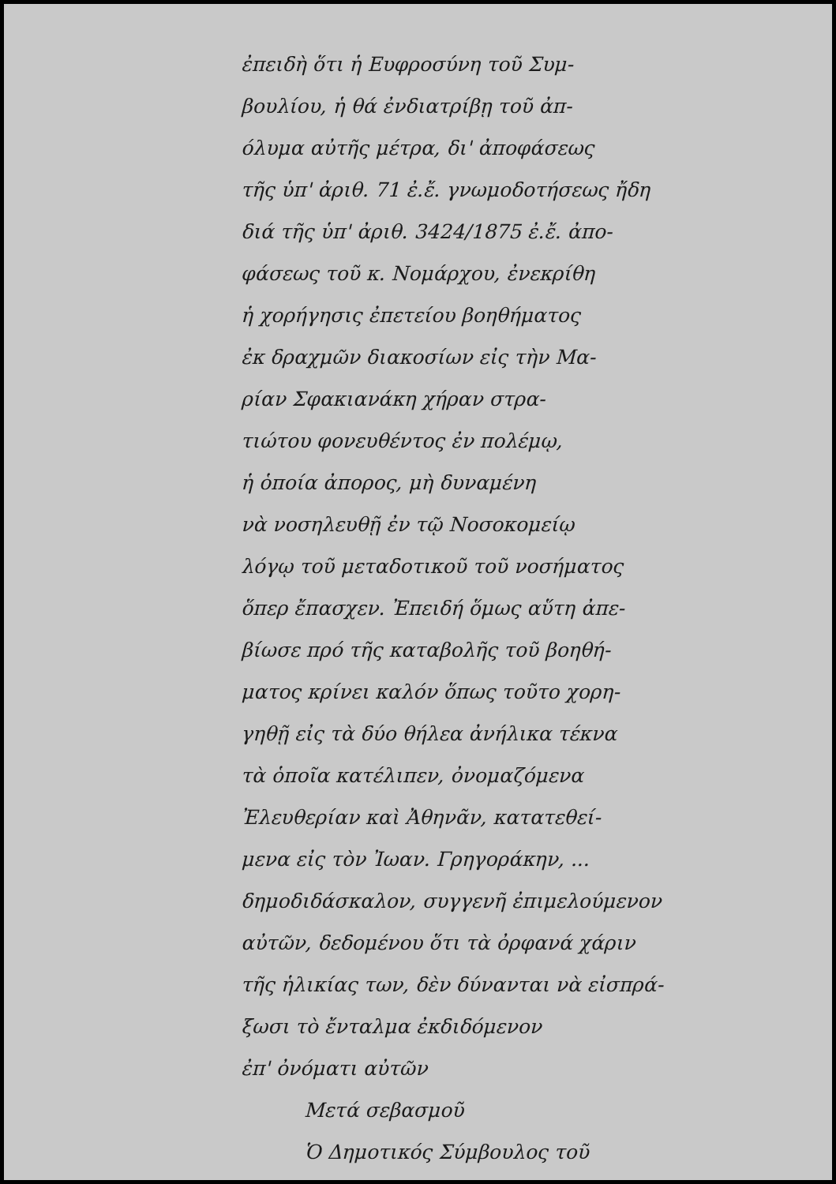ἐπειδὴ ὅτι ἡ Ευφροσύνη τοῦ Συμ-
βουλίου, ἡ θά ἐνδιατρίβῃ τοῦ ἀπ-
όλυμα αὐτῆς μέτρα, δι' ἀποφάσεως
τῆς ὑπ' ἀριθ. 71 ἐ.ἔ. γνωμοδοτήσεως ἤδη
διά τῆς ὑπ' ἀριθ. 3424/1875 ἐ.ἔ. ἀπο-
φάσεως τοῦ κ. Νομάρχου, ἐνεκρίθη
ἡ χορήγησις ἐπετείου βοηθήματος
ἐκ δραχμῶν διακοσίων εἰς τὴν Μα-
ρίαν Σφακιανάκη χήραν στρα-
τιώτου φονευθέντος ἐν πολέμῳ,
ἡ ὁποία ἀπορος, μὴ δυναμένη
νὰ νοσηλευθῇ ἐν τῷ Νοσοκομείῳ
λόγῳ τοῦ μεταδοτικοῦ τοῦ νοσήματος
ὅπερ ἔπασχεν. Ἐπειδή ὅμως αὕτη ἀπε-
βίωσε πρό τῆς καταβολῆς τοῦ βοηθή-
ματος κρίνει καλόν ὅπως τοῦτο χορη-
γηθῇ εἰς τὰ δύο θήλεα ἀνήλικα τέκνα
τὰ ὁποῖα κατέλιπεν, ὀνομαζόμενα
Ἐλευθερίαν καὶ Ἀθηνᾶν, κατατεθεί-
μενα εἰς τὸν Ἰωαν. Γρηγοράκην, ...
δημοδιδάσκαλον, συγγενῆ ἐπιμελούμενον
αὐτῶν, δεδομένου ὅτι τὰ ὀρφανά χάριν
τῆς ἡλικίας των, δὲν δύνανται νὰ εἰσπρά-
ξωσι τὸ ἔνταλμα ἐκδιδόμενον
ἐπ' ὀνόματι αὐτῶν
Μετά σεβασμοῦ
Ὁ Δημοτικός Σύμβουλος τοῦ